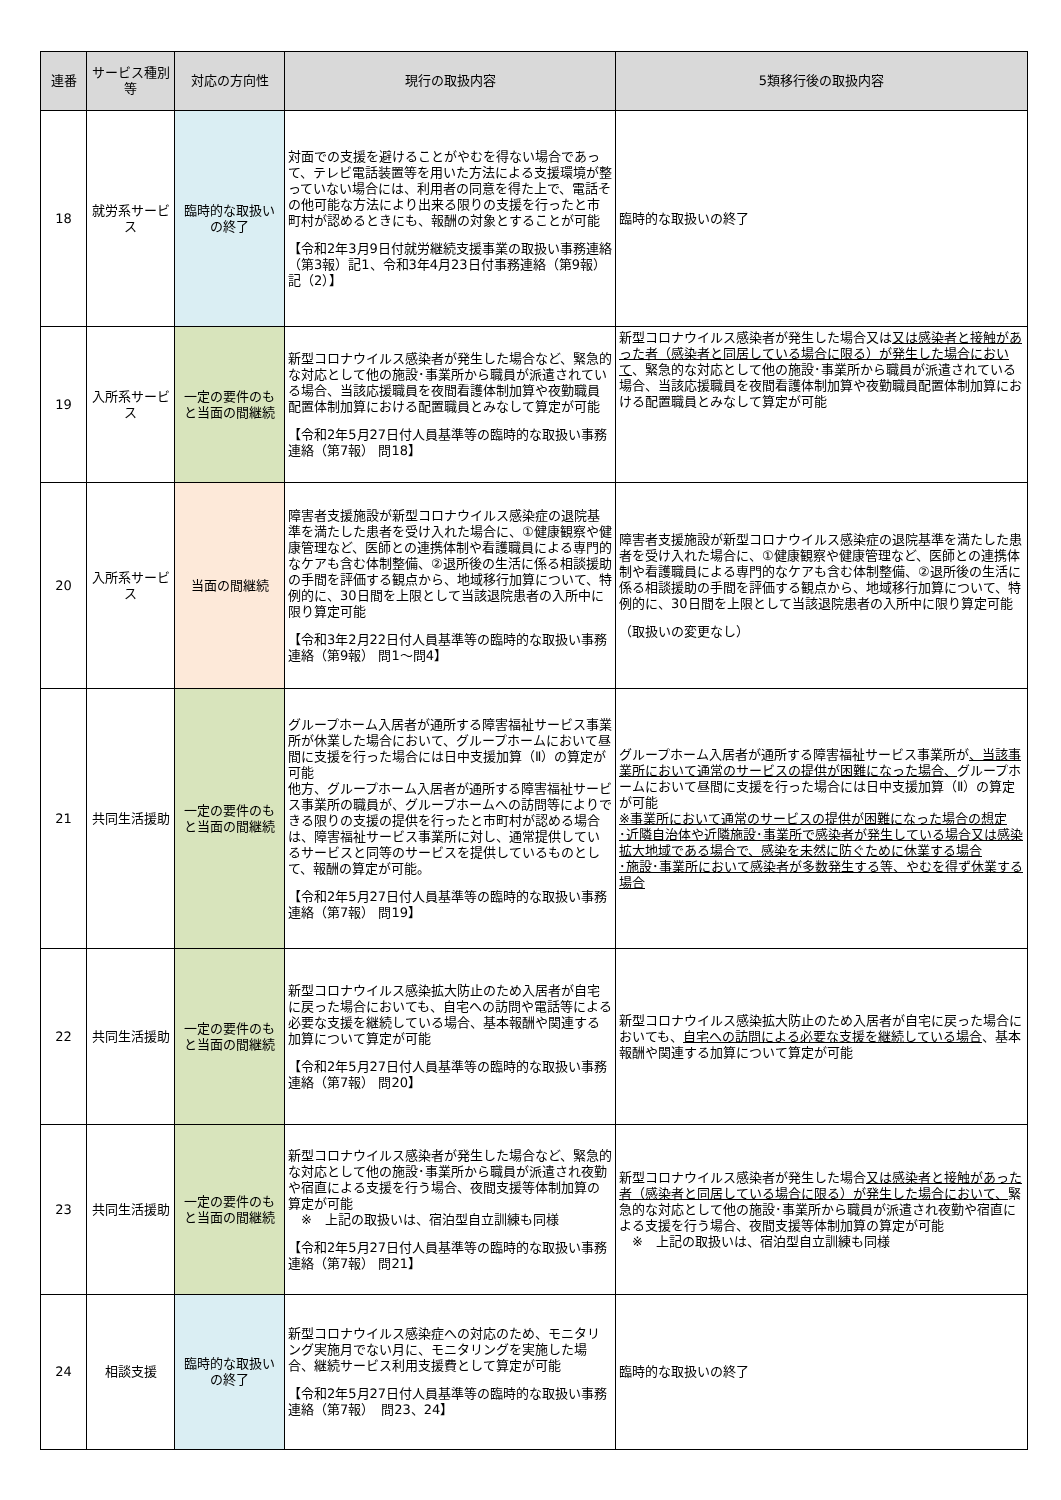| 連番 | サービス種別等 | 対応の方向性 | 現行の取扱内容 | 5類移行後の取扱内容 |
| --- | --- | --- | --- | --- |
| 18 | 就労系サービス | 臨時的な取扱いの終了 | 対面での支援を避けることがやむを得ない場合であって、テレビ電話装置等を用いた方法による支援環境が整っていない場合には、利用者の同意を得た上で、電話その他可能な方法により出来る限りの支援を行ったと市町村が認めるときにも、報酬の対象とすることが可能 【令和2年3月9日付就労継続支援事業の取扱い事務連絡（第3報）記1、令和3年4月23日付事務連絡（第9報）記（2）】 | 臨時的な取扱いの終了 |
| 19 | 入所系サービス | 一定の要件のもと当面の間継続 | 新型コロナウイルス感染者が発生した場合など、緊急的な対応として他の施設･事業所から職員が派遣されている場合、当該応援職員を夜間看護体制加算や夜勤職員配置体制加算における配置職員とみなして算定が可能 【令和2年5月27日付人員基準等の臨時的な取扱い事務連絡（第7報） 問18】 | 新型コロナウイルス感染者が発生した場合又は 又は感染者と接触があった者（感染者と同居している場合に限る）が発生した場合において 、緊急的な対応として他の施設･事業所から職員が派遣されている場合、当該応援職員を夜間看護体制加算や夜勤職員配置体制加算における配置職員とみなして算定が可能 |
| 20 | 入所系サービス | 当面の間継続 | 障害者支援施設が新型コロナウイルス感染症の退院基準を満たした患者を受け入れた場合に、①健康観察や健康管理など、医師との連携体制や看護職員による専門的なケアも含む体制整備、②退所後の生活に係る相談援助の手間を評価する観点から、地域移行加算について、特例的に、30日間を上限として当該退院患者の入所中に限り算定可能 【令和3年2月22日付人員基準等の臨時的な取扱い事務連絡（第9報） 問1～問4】 | 障害者支援施設が新型コロナウイルス感染症の退院基準を満たした患者を受け入れた場合に、①健康観察や健康管理など、医師との連携体制や看護職員による専門的なケアも含む体制整備、②退所後の生活に係る相談援助の手間を評価する観点から、地域移行加算について、特例的に、30日間を上限として当該退院患者の入所中に限り算定可能 （取扱いの変更なし） |
| 21 | 共同生活援助 | 一定の要件のもと当面の間継続 | グループホーム入居者が通所する障害福祉サービス事業所が休業した場合において、グループホームにおいて昼間に支援を行った場合には日中支援加算（Ⅱ）の算定が可能 他方、グループホーム入居者が通所する障害福祉サービス事業所の職員が、グループホームへの訪問等によりできる限りの支援の提供を行ったと市町村が認める場合は、障害福祉サービス事業所に対し、通常提供しているサービスと同等のサービスを提供しているものとして、報酬の算定が可能。 【令和2年5月27日付人員基準等の臨時的な取扱い事務連絡（第7報） 問19】 | グループホーム入居者が通所する障害福祉サービス事業所が 、当該事業所において通常のサービスの提供が困難になった場合、 グループホームにおいて昼間に支援を行った場合には日中支援加算（Ⅱ）の算定が可能 ※事業所において通常のサービスの提供が困難になった場合の想定 ･近隣自治体や近隣施設･事業所で感染者が発生している場合又は感染拡大地域である場合で、感染を未然に防ぐために休業する場合 ･施設･事業所において感染者が多数発生する等、やむを得ず休業する場合 |
| 22 | 共同生活援助 | 一定の要件のもと当面の間継続 | 新型コロナウイルス感染拡大防止のため入居者が自宅に戻った場合においても、自宅への訪問や電話等による必要な支援を継続している場合、基本報酬や関連する加算について算定が可能 【令和2年5月27日付人員基準等の臨時的な取扱い事務連絡（第7報） 問20】 | 新型コロナウイルス感染拡大防止のため入居者が自宅に戻った場合においても、 自宅への訪問による必要な支援を継続している場合 、基本報酬や関連する加算について算定が可能 |
| 23 | 共同生活援助 | 一定の要件のもと当面の間継続 | 新型コロナウイルス感染者が発生した場合など、緊急的な対応として他の施設･事業所から職員が派遣され夜勤や宿直による支援を行う場合、夜間支援等体制加算の算定が可能 ※ 上記の取扱いは、宿泊型自立訓練も同様 【令和2年5月27日付人員基準等の臨時的な取扱い事務連絡（第7報） 問21】 | 新型コロナウイルス感染者が発生した場合 又は感染者と接触があった者（感染者と同居している場合に限る）が発生した場合において、 緊急的な対応として他の施設･事業所から職員が派遣され夜勤や宿直による支援を行う場合、夜間支援等体制加算の算定が可能 ※ 上記の取扱いは、宿泊型自立訓練も同様 |
| 24 | 相談支援 | 臨時的な取扱いの終了 | 新型コロナウイルス感染症への対応のため、モニタリング実施月でない月に、モニタリングを実施した場合、継続サービス利用支援費として算定が可能 【令和2年5月27日付人員基準等の臨時的な取扱い事務連絡（第7報） 問23、24】 | 臨時的な取扱いの終了 |